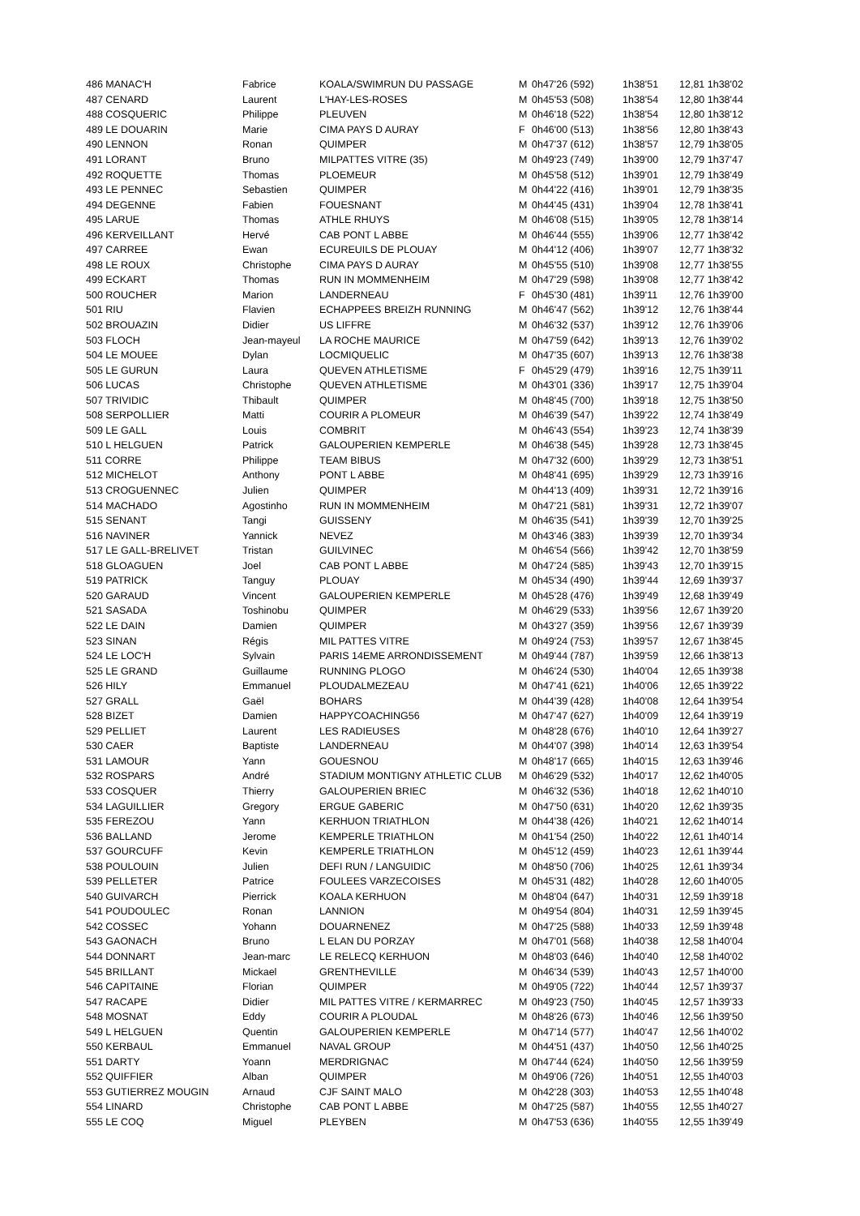| 486 MANAC'H | Fabrice | KOALA/SWIMRUN DU PASSAGE | M | 0h47'26 (592) | 1h38'51 | 12,81 1h38'02 |
| 487 CENARD | Laurent | L'HAY-LES-ROSES | M | 0h45'53 (508) | 1h38'54 | 12,80 1h38'44 |
| 488 COSQUERIC | Philippe | PLEUVEN | M | 0h46'18 (522) | 1h38'54 | 12,80 1h38'12 |
| 489 LE DOUARIN | Marie | CIMA PAYS D AURAY | F | 0h46'00 (513) | 1h38'56 | 12,80 1h38'43 |
| 490 LENNON | Ronan | QUIMPER | M | 0h47'37 (612) | 1h38'57 | 12,79 1h38'05 |
| 491 LORANT | Bruno | MILPATTES VITRE (35) | M | 0h49'23 (749) | 1h39'00 | 12,79 1h37'47 |
| 492 ROQUETTE | Thomas | PLOEMEUR | M | 0h45'58 (512) | 1h39'01 | 12,79 1h38'49 |
| 493 LE PENNEC | Sebastien | QUIMPER | M | 0h44'22 (416) | 1h39'01 | 12,79 1h38'35 |
| 494 DEGENNE | Fabien | FOUESNANT | M | 0h44'45 (431) | 1h39'04 | 12,78 1h38'41 |
| 495 LARUE | Thomas | ATHLE RHUYS | M | 0h46'08 (515) | 1h39'05 | 12,78 1h38'14 |
| 496 KERVEILLANT | Hervé | CAB PONT L ABBE | M | 0h46'44 (555) | 1h39'06 | 12,77 1h38'42 |
| 497 CARREE | Ewan | ECUREUILS DE PLOUAY | M | 0h44'12 (406) | 1h39'07 | 12,77 1h38'32 |
| 498 LE ROUX | Christophe | CIMA PAYS D AURAY | M | 0h45'55 (510) | 1h39'08 | 12,77 1h38'55 |
| 499 ECKART | Thomas | RUN IN MOMMENHEIM | M | 0h47'29 (598) | 1h39'08 | 12,77 1h38'42 |
| 500 ROUCHER | Marion | LANDERNEAU | F | 0h45'30 (481) | 1h39'11 | 12,76 1h39'00 |
| 501 RIU | Flavien | ECHAPPEES BREIZH RUNNING | M | 0h46'47 (562) | 1h39'12 | 12,76 1h38'44 |
| 502 BROUAZIN | Didier | US LIFFRE | M | 0h46'32 (537) | 1h39'12 | 12,76 1h39'06 |
| 503 FLOCH | Jean-mayeul | LA ROCHE MAURICE | M | 0h47'59 (642) | 1h39'13 | 12,76 1h39'02 |
| 504 LE MOUEE | Dylan | LOCMIQUELIC | M | 0h47'35 (607) | 1h39'13 | 12,76 1h38'38 |
| 505 LE GURUN | Laura | QUEVEN ATHLETISME | F | 0h45'29 (479) | 1h39'16 | 12,75 1h39'11 |
| 506 LUCAS | Christophe | QUEVEN ATHLETISME | M | 0h43'01 (336) | 1h39'17 | 12,75 1h39'04 |
| 507 TRIVIDIC | Thibault | QUIMPER | M | 0h48'45 (700) | 1h39'18 | 12,75 1h38'50 |
| 508 SERPOLLIER | Matti | COURIR A PLOMEUR | M | 0h46'39 (547) | 1h39'22 | 12,74 1h38'49 |
| 509 LE GALL | Louis | COMBRIT | M | 0h46'43 (554) | 1h39'23 | 12,74 1h38'39 |
| 510 L HELGUEN | Patrick | GALOUPERIEN KEMPERLE | M | 0h46'38 (545) | 1h39'28 | 12,73 1h38'45 |
| 511 CORRE | Philippe | TEAM BIBUS | M | 0h47'32 (600) | 1h39'29 | 12,73 1h38'51 |
| 512 MICHELOT | Anthony | PONT L ABBE | M | 0h48'41 (695) | 1h39'29 | 12,73 1h39'16 |
| 513 CROGUENNEC | Julien | QUIMPER | M | 0h44'13 (409) | 1h39'31 | 12,72 1h39'16 |
| 514 MACHADO | Agostinho | RUN IN MOMMENHEIM | M | 0h47'21 (581) | 1h39'31 | 12,72 1h39'07 |
| 515 SENANT | Tangi | GUISSENY | M | 0h46'35 (541) | 1h39'39 | 12,70 1h39'25 |
| 516 NAVINER | Yannick | NEVEZ | M | 0h43'46 (383) | 1h39'39 | 12,70 1h39'34 |
| 517 LE GALL-BRELIVET | Tristan | GUILVINEC | M | 0h46'54 (566) | 1h39'42 | 12,70 1h38'59 |
| 518 GLOAGUEN | Joel | CAB PONT L ABBE | M | 0h47'24 (585) | 1h39'43 | 12,70 1h39'15 |
| 519 PATRICK | Tanguy | PLOUAY | M | 0h45'34 (490) | 1h39'44 | 12,69 1h39'37 |
| 520 GARAUD | Vincent | GALOUPERIEN KEMPERLE | M | 0h45'28 (476) | 1h39'49 | 12,68 1h39'49 |
| 521 SASADA | Toshinobu | QUIMPER | M | 0h46'29 (533) | 1h39'56 | 12,67 1h39'20 |
| 522 LE DAIN | Damien | QUIMPER | M | 0h43'27 (359) | 1h39'56 | 12,67 1h39'39 |
| 523 SINAN | Régis | MIL PATTES VITRE | M | 0h49'24 (753) | 1h39'57 | 12,67 1h38'45 |
| 524 LE LOC'H | Sylvain | PARIS 14EME ARRONDISSEMENT | M | 0h49'44 (787) | 1h39'59 | 12,66 1h38'13 |
| 525 LE GRAND | Guillaume | RUNNING PLOGO | M | 0h46'24 (530) | 1h40'04 | 12,65 1h39'38 |
| 526 HILY | Emmanuel | PLOUDALMEZEAU | M | 0h47'41 (621) | 1h40'06 | 12,65 1h39'22 |
| 527 GRALL | Gaël | BOHARS | M | 0h44'39 (428) | 1h40'08 | 12,64 1h39'54 |
| 528 BIZET | Damien | HAPPYCOACHING56 | M | 0h47'47 (627) | 1h40'09 | 12,64 1h39'19 |
| 529 PELLIET | Laurent | LES RADIEUSES | M | 0h48'28 (676) | 1h40'10 | 12,64 1h39'27 |
| 530 CAER | Baptiste | LANDERNEAU | M | 0h44'07 (398) | 1h40'14 | 12,63 1h39'54 |
| 531 LAMOUR | Yann | GOUESNOU | M | 0h48'17 (665) | 1h40'15 | 12,63 1h39'46 |
| 532 ROSPARS | André | STADIUM MONTIGNY ATHLETIC CLUB | M | 0h46'29 (532) | 1h40'17 | 12,62 1h40'05 |
| 533 COSQUER | Thierry | GALOUPERIEN BRIEC | M | 0h46'32 (536) | 1h40'18 | 12,62 1h40'10 |
| 534 LAGUILLIER | Gregory | ERGUE GABERIC | M | 0h47'50 (631) | 1h40'20 | 12,62 1h39'35 |
| 535 FEREZOU | Yann | KERHUON TRIATHLON | M | 0h44'38 (426) | 1h40'21 | 12,62 1h40'14 |
| 536 BALLAND | Jerome | KEMPERLE TRIATHLON | M | 0h41'54 (250) | 1h40'22 | 12,61 1h40'14 |
| 537 GOURCUFF | Kevin | KEMPERLE TRIATHLON | M | 0h45'12 (459) | 1h40'23 | 12,61 1h39'44 |
| 538 POULOUIN | Julien | DEFI RUN / LANGUIDIC | M | 0h48'50 (706) | 1h40'25 | 12,61 1h39'34 |
| 539 PELLETER | Patrice | FOULEES VARZECOISES | M | 0h45'31 (482) | 1h40'28 | 12,60 1h40'05 |
| 540 GUIVARCH | Pierrick | KOALA KERHUON | M | 0h48'04 (647) | 1h40'31 | 12,59 1h39'18 |
| 541 POUDOULEC | Ronan | LANNION | M | 0h49'54 (804) | 1h40'31 | 12,59 1h39'45 |
| 542 COSSEC | Yohann | DOUARNENEZ | M | 0h47'25 (588) | 1h40'33 | 12,59 1h39'48 |
| 543 GAONACH | Bruno | L ELAN DU PORZAY | M | 0h47'01 (568) | 1h40'38 | 12,58 1h40'04 |
| 544 DONNART | Jean-marc | LE RELECQ KERHUON | M | 0h48'03 (646) | 1h40'40 | 12,58 1h40'02 |
| 545 BRILLANT | Mickael | GRENTHEVILLE | M | 0h46'34 (539) | 1h40'43 | 12,57 1h40'00 |
| 546 CAPITAINE | Florian | QUIMPER | M | 0h49'05 (722) | 1h40'44 | 12,57 1h39'37 |
| 547 RACAPE | Didier | MIL PATTES VITRE / KERMARREC | M | 0h49'23 (750) | 1h40'45 | 12,57 1h39'33 |
| 548 MOSNAT | Eddy | COURIR A PLOUDAL | M | 0h48'26 (673) | 1h40'46 | 12,56 1h39'50 |
| 549 L HELGUEN | Quentin | GALOUPERIEN KEMPERLE | M | 0h47'14 (577) | 1h40'47 | 12,56 1h40'02 |
| 550 KERBAUL | Emmanuel | NAVAL GROUP | M | 0h44'51 (437) | 1h40'50 | 12,56 1h40'25 |
| 551 DARTY | Yoann | MERDRIGNAC | M | 0h47'44 (624) | 1h40'50 | 12,56 1h39'59 |
| 552 QUIFFIER | Alban | QUIMPER | M | 0h49'06 (726) | 1h40'51 | 12,55 1h40'03 |
| 553 GUTIERREZ MOUGIN | Arnaud | CJF SAINT MALO | M | 0h42'28 (303) | 1h40'53 | 12,55 1h40'48 |
| 554 LINARD | Christophe | CAB PONT L ABBE | M | 0h47'25 (587) | 1h40'55 | 12,55 1h40'27 |
| 555 LE COQ | Miguel | PLEYBEN | M | 0h47'53 (636) | 1h40'55 | 12,55 1h39'49 |